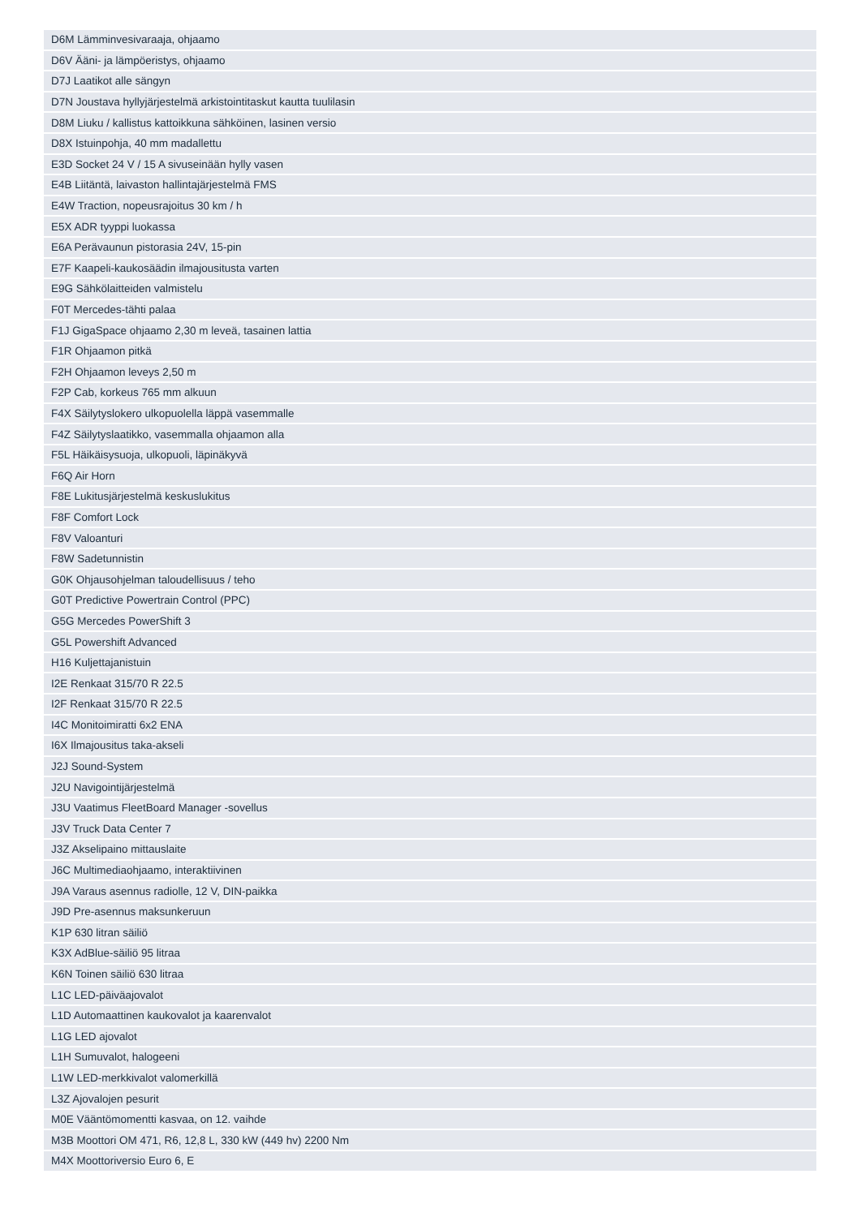| D6M Lämminvesivaraaja, ohjaamo |
| D6V Ääni- ja lämpöeristys, ohjaamo |
| D7J Laatikot alle sängyn |
| D7N Joustava hyllyjärjestelmä arkistointitaskut kautta tuulilasin |
| D8M Liuku / kallistus kattoikkuna sähköinen, lasinen versio |
| D8X Istuinpohja, 40 mm madallettu |
| E3D Socket 24 V / 15 A sivuseinään hylly vasen |
| E4B Liitäntä, laivaston hallintajärjestelmä FMS |
| E4W Traction, nopeusrajoitus 30 km / h |
| E5X ADR tyyppi luokassa |
| E6A Perävaunun pistorasia 24V, 15-pin |
| E7F Kaapeli-kaukosäädin ilmajousitusta varten |
| E9G Sähkölaitteiden valmistelu |
| F0T Mercedes-tähti palaa |
| F1J GigaSpace ohjaamo 2,30 m leveä, tasainen lattia |
| F1R Ohjaamon pitkä |
| F2H Ohjaamon leveys 2,50 m |
| F2P Cab, korkeus 765 mm alkuun |
| F4X Säilytyslokero ulkopuolella läppä vasemmalle |
| F4Z Säilytyslaatikko, vasemmalla ohjaamon alla |
| F5L Häikäisysuoja, ulkopuoli, läpinäkyvä |
| F6Q Air Horn |
| F8E Lukitusjärjestelmä keskuslukitus |
| F8F Comfort Lock |
| F8V Valoanturi |
| F8W Sadetunnistin |
| G0K Ohjausohjelman taloudellisuus / teho |
| G0T Predictive Powertrain Control (PPC) |
| G5G Mercedes PowerShift 3 |
| G5L Powershift Advanced |
| H16 Kuljettajanistuin |
| I2E Renkaat 315/70 R 22.5 |
| I2F Renkaat 315/70 R 22.5 |
| I4C Monitoimiratti 6x2 ENA |
| I6X Ilmajousitus taka-akseli |
| J2J Sound-System |
| J2U Navigointijärjestelmä |
| J3U Vaatimus FleetBoard Manager -sovellus |
| J3V Truck Data Center 7 |
| J3Z Akselipaino mittauslaite |
| J6C Multimediaohjaamo, interaktiivinen |
| J9A Varaus asennus radiolle, 12 V, DIN-paikka |
| J9D Pre-asennus maksunkeruun |
| K1P 630 litran säiliö |
| K3X AdBlue-säiliö 95 litraa |
| K6N Toinen säiliö 630 litraa |
| L1C LED-päiväajovalot |
| L1D Automaattinen kaukovalot ja kaarenvalot |
| L1G LED ajovalot |
| L1H Sumuvalot, halogeeni |
| L1W LED-merkkivalot valomerkillä |
| L3Z Ajovalojen pesurit |
| M0E Vääntömomentti kasvaa, on 12. vaihde |
| M3B Moottori OM 471, R6, 12,8 L, 330 kW (449 hv) 2200 Nm |
| M4X Moottoriversio Euro 6, E |